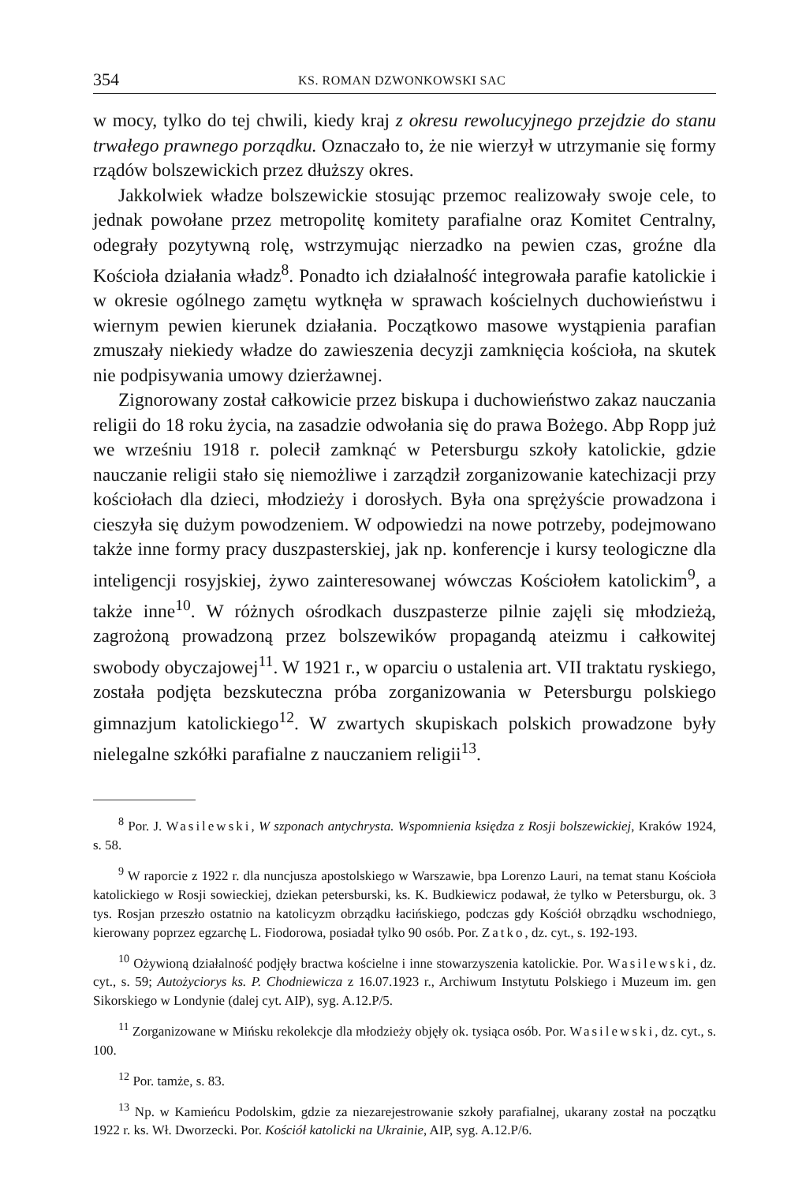354 KS. ROMAN DZWONKOWSKI SAC
w mocy, tylko do tej chwili, kiedy kraj z okresu rewolucyjnego przejdzie do stanu trwałego prawnego porządku. Oznaczało to, że nie wierzył w utrzymanie się formy rządów bolszewickich przez dłuższy okres.
Jakkolwiek władze bolszewickie stosując przemoc realizowały swoje cele, to jednak powołane przez metropolitę komitety parafialne oraz Komitet Centralny, odegrały pozytywną rolę, wstrzymując nierzadko na pewien czas, groźne dla Kościoła działania władz<sup>8</sup>. Ponadto ich działalność integrowała parafie katolickie i w okresie ogólnego zamętu wytknęła w sprawach kościelnych duchowieństwu i wiernym pewien kierunek działania. Początkowo masowe wystąpienia parafian zmuszały niekiedy władze do zawieszenia decyzji zamknięcia kościoła, na skutek nie podpisywania umowy dzierżawnej.
Zignorowany został całkowicie przez biskupa i duchowieństwo zakaz nauczania religii do 18 roku życia, na zasadzie odwołania się do prawa Bożego. Abp Ropp już we wrześniu 1918 r. polecił zamknąć w Petersburgu szkoły katolickie, gdzie nauczanie religii stało się niemożliwe i zarządził zorganizowanie katechizacji przy kościołach dla dzieci, młodzieży i dorosłych. Była ona sprężyście prowadzona i cieszyła się dużym powodzeniem. W odpowiedzi na nowe potrzeby, podejmowano także inne formy pracy duszpasterskiej, jak np. konferencje i kursy teologiczne dla inteligencji rosyjskiej, żywo zainteresowanej wówczas Kościołem katolickim<sup>9</sup>, a także inne<sup>10</sup>. W różnych ośrodkach duszpasterze pilnie zajęli się młodzieżą, zagrożoną prowadzoną przez bolszewików propagandą ateizmu i całkowitej swobody obyczajowej<sup>11</sup>. W 1921 r., w oparciu o ustalenia art. VII traktatu ryskiego, została podjęta bezskuteczna próba zorganizowania w Petersburgu polskiego gimnazjum katolickiego<sup>12</sup>. W zwartych skupiskach polskich prowadzone były nielegalne szkółki parafialne z nauczaniem religii<sup>13</sup>.
<sup>8</sup> Por. J. Wasilewski, W szponach antychrysta. Wspomnienia księdza z Rosji bolszewickiej, Kraków 1924, s. 58.
<sup>9</sup> W raporcie z 1922 r. dla nuncjusza apostolskiego w Warszawie, bpa Lorenzo Lauri, na temat stanu Kościoła katolickiego w Rosji sowieckiej, dziekan petersburski, ks. K. Budkiewicz podawał, że tylko w Petersburgu, ok. 3 tys. Rosjan przeszło ostatnio na katolicyzm obrządku łacińskiego, podczas gdy Kościół obrządku wschodniego, kierowany poprzez egzarchę L. Fiodorowa, posiadał tylko 90 osób. Por. Zatko, dz. cyt., s. 192-193.
<sup>10</sup> Ożywioną działalność podjęły bractwa kościelne i inne stowarzyszenia katolickie. Por. Wasilewski, dz. cyt., s. 59; Autożyciorys ks. P. Chodniewicza z 16.07.1923 r., Archiwum Instytutu Polskiego i Muzeum im. gen Sikorskiego w Londynie (dalej cyt. AIP), syg. A.12.P/5.
<sup>11</sup> Zorganizowane w Mińsku rekolekcje dla młodzieży objęły ok. tysiąca osób. Por. Wasilewski, dz. cyt., s. 100.
<sup>12</sup> Por. tamże, s. 83.
<sup>13</sup> Np. w Kamieńcu Podolskim, gdzie za niezarejestrowanie szkoły parafialnej, ukarany został na początku 1922 r. ks. Wł. Dworzecki. Por. Kościół katolicki na Ukrainie, AIP, syg. A.12.P/6.